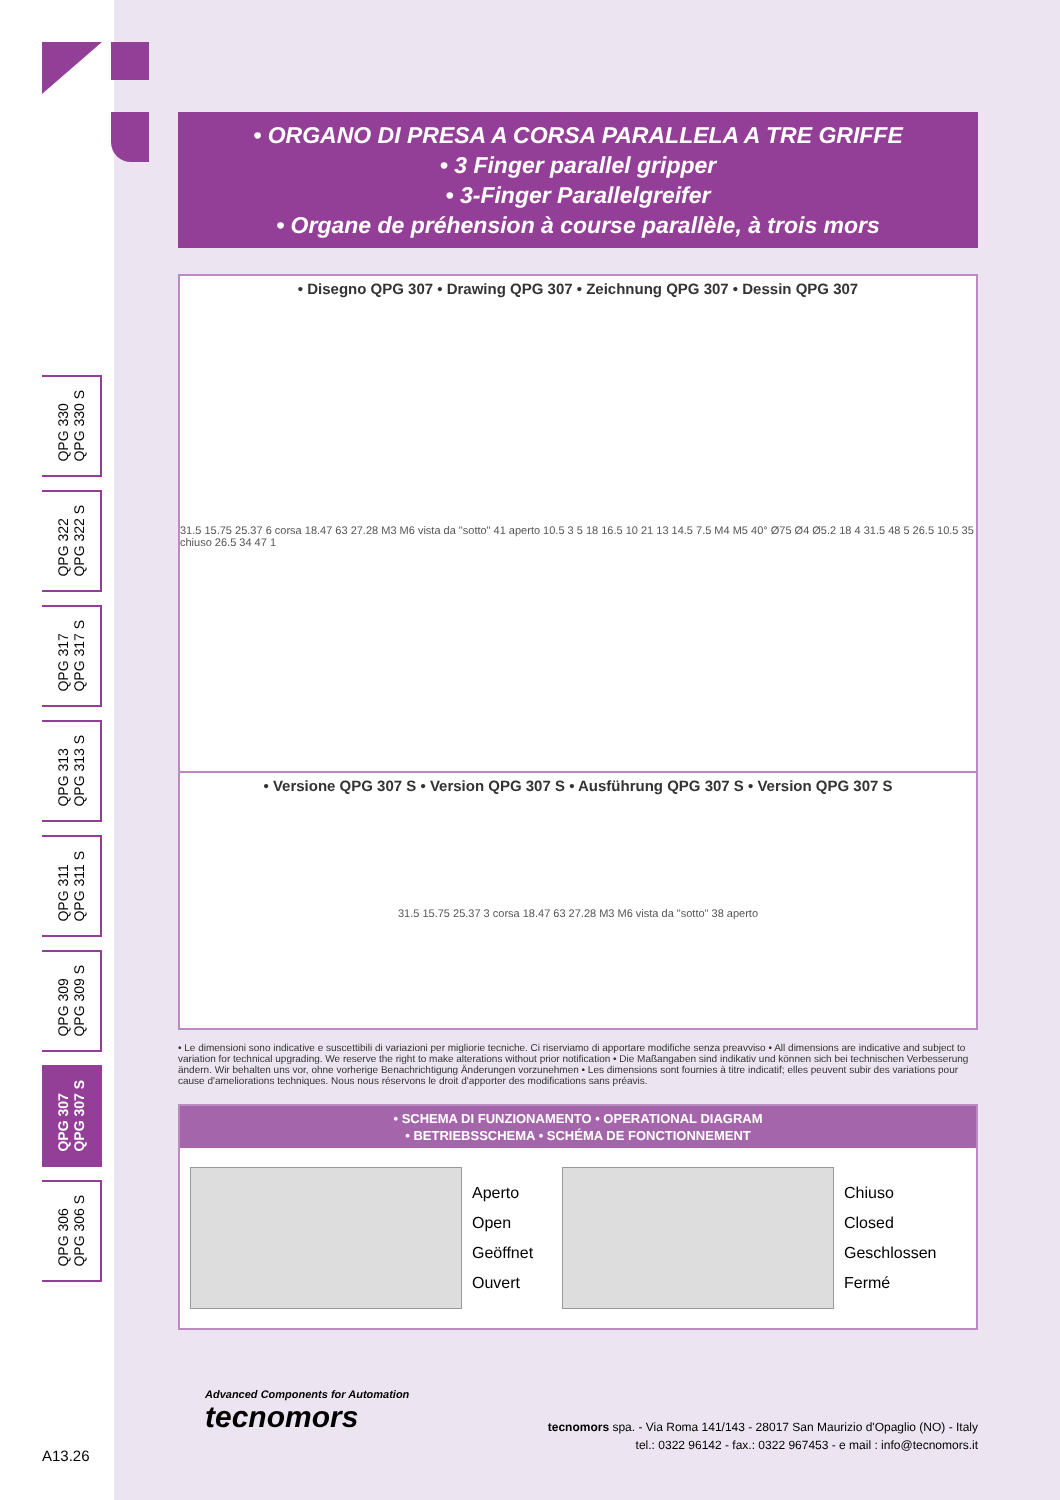QPG 330
QPG 330 S
QPG 322
QPG 322 S
QPG 317
QPG 317 S
QPG 313
QPG 313 S
QPG 311
QPG 311 S
QPG 309
QPG 309 S
QPG 307
QPG 307 S
QPG 306
QPG 306 S
• ORGANO DI PRESA A CORSA PARALLELA A TRE GRIFFE
• 3 Finger parallel gripper
• 3-Finger Parallelgreifer
• Organe de préhension à course parallèle, à trois mors
• Disegno QPG 307 • Drawing QPG 307 • Zeichnung QPG 307 • Dessin QPG 307
31.5 15.75 25.37 6 corsa 18.47 63 27.28 M3 M6 vista da "sotto" 41 aperto 10.5 3 5 18 16.5 10 21 13 14.5 7.5 M4 M5 40° Ø75 Ø4 Ø5.2 18 4 31.5 48 5 26.5 10.5 35 chiuso 26.5 34 47 1
• Versione QPG 307 S • Version QPG 307 S • Ausführung QPG 307 S • Version QPG 307 S
31.5 15.75 25.37 3 corsa 18.47 63 27.28 M3 M6 vista da "sotto" 38 aperto
• Le dimensioni sono indicative e suscettibili di variazioni per migliorie tecniche. Ci riserviamo di apportare modifiche senza preavviso • All dimensions are indicative and subject to variation for technical upgrading. We reserve the right to make alterations without prior notification • Die Maßangaben sind indikativ und können sich bei technischen Verbesserung ändern. Wir behalten uns vor, ohne vorherige Benachrichtigung Änderungen vorzunehmen • Les dimensions sont fournies à titre indicatif; elles peuvent subir des variations pour cause d'ameliorations techniques. Nous nous réservons le droit d'apporter des modifications sans préavis.
• SCHEMA DI FUNZIONAMENTO • OPERATIONAL DIAGRAM
• BETRIEBSSCHEMA • SCHÉMA DE FONCTIONNEMENT
Aperto
Open
Geöffnet
Ouvert
Chiuso
Closed
Geschlossen
Fermé
Advanced Components for Automation
tecnomors
tecnomors spa. - Via Roma 141/143 - 28017 San Maurizio d'Opaglio (NO) - Italy
tel.: 0322 96142 - fax.: 0322 967453 - e mail : info@tecnomors.it
A13.26